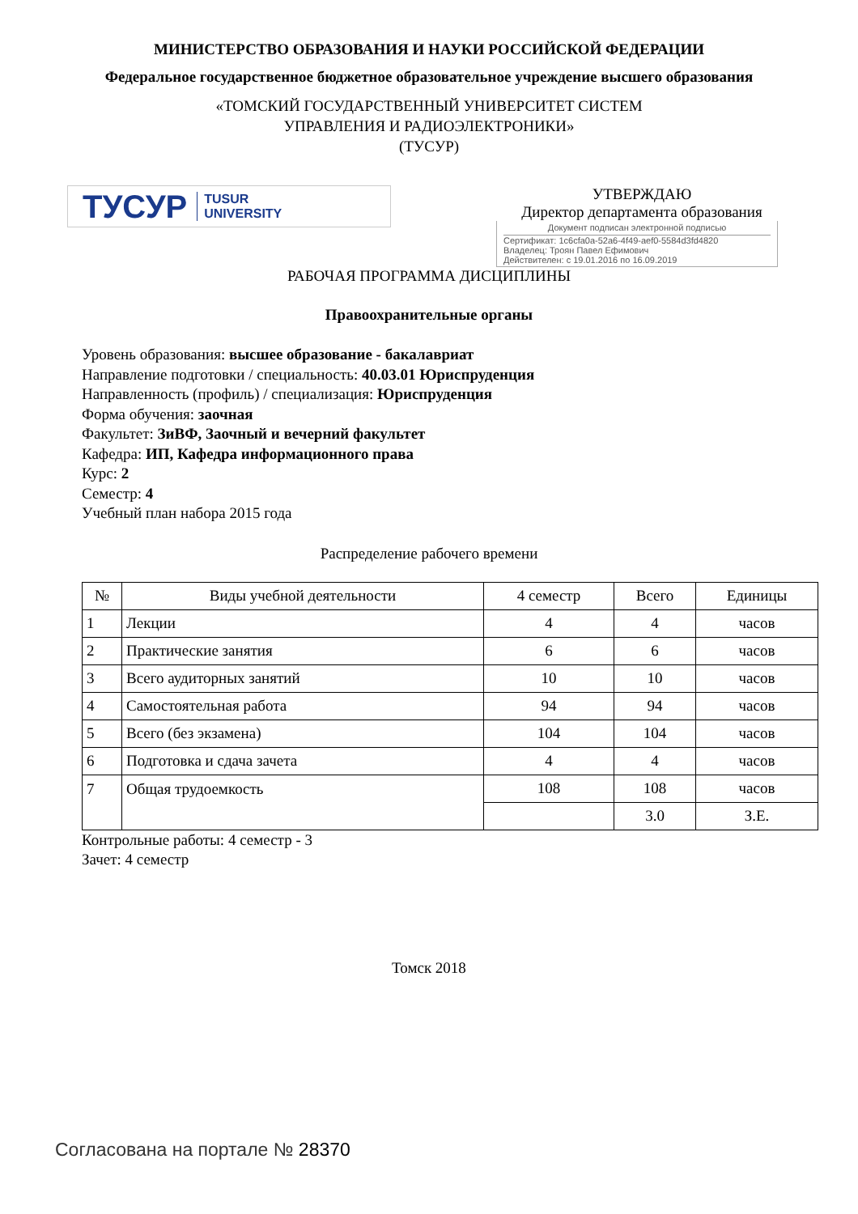МИНИСТЕРСТВО ОБРАЗОВАНИЯ И НАУКИ РОССИЙСКОЙ ФЕДЕРАЦИИ
Федеральное государственное бюджетное образовательное учреждение высшего образования
«ТОМСКИЙ ГОСУДАРСТВЕННЫЙ УНИВЕРСИТЕТ СИСТЕМ
УПРАВЛЕНИЯ И РАДИОЭЛЕКТРОНИКИ»
(ТУСУР)
ТУСУР TUSUR
UNIVERSITY
УТВЕРЖДАЮ
Директор департамента образования
Документ подписан электронной подписью
Сертификат: 1c6cfa0a-52a6-4f49-aef0-5584d3fd4820
Владелец: Троян Павел Ефимович
Действителен: с 19.01.2016 по 16.09.2019
РАБОЧАЯ ПРОГРАММА ДИСЦИПЛИНЫ
Правоохранительные органы
Уровень образования: высшее образование - бакалавриат
Направление подготовки / специальность: 40.03.01 Юриспруденция
Направленность (профиль) / специализация: Юриспруденция
Форма обучения: заочная
Факультет: ЗиВФ, Заочный и вечерний факультет
Кафедра: ИП, Кафедра информационного права
Курс: 2
Семестр: 4
Учебный план набора 2015 года
Распределение рабочего времени
| № | Виды учебной деятельности | 4 семестр | Всего | Единицы |
| --- | --- | --- | --- | --- |
| 1 | Лекции | 4 | 4 | часов |
| 2 | Практические занятия | 6 | 6 | часов |
| 3 | Всего аудиторных занятий | 10 | 10 | часов |
| 4 | Самостоятельная работа | 94 | 94 | часов |
| 5 | Всего (без экзамена) | 104 | 104 | часов |
| 6 | Подготовка и сдача зачета | 4 | 4 | часов |
| 7 | Общая трудоемкость | 108 | 108 | часов |
| | | | 3.0 | З.Е. |
Контрольные работы: 4 семестр - 3
Зачет: 4 семестр
Томск 2018
Согласована на портале № 28370